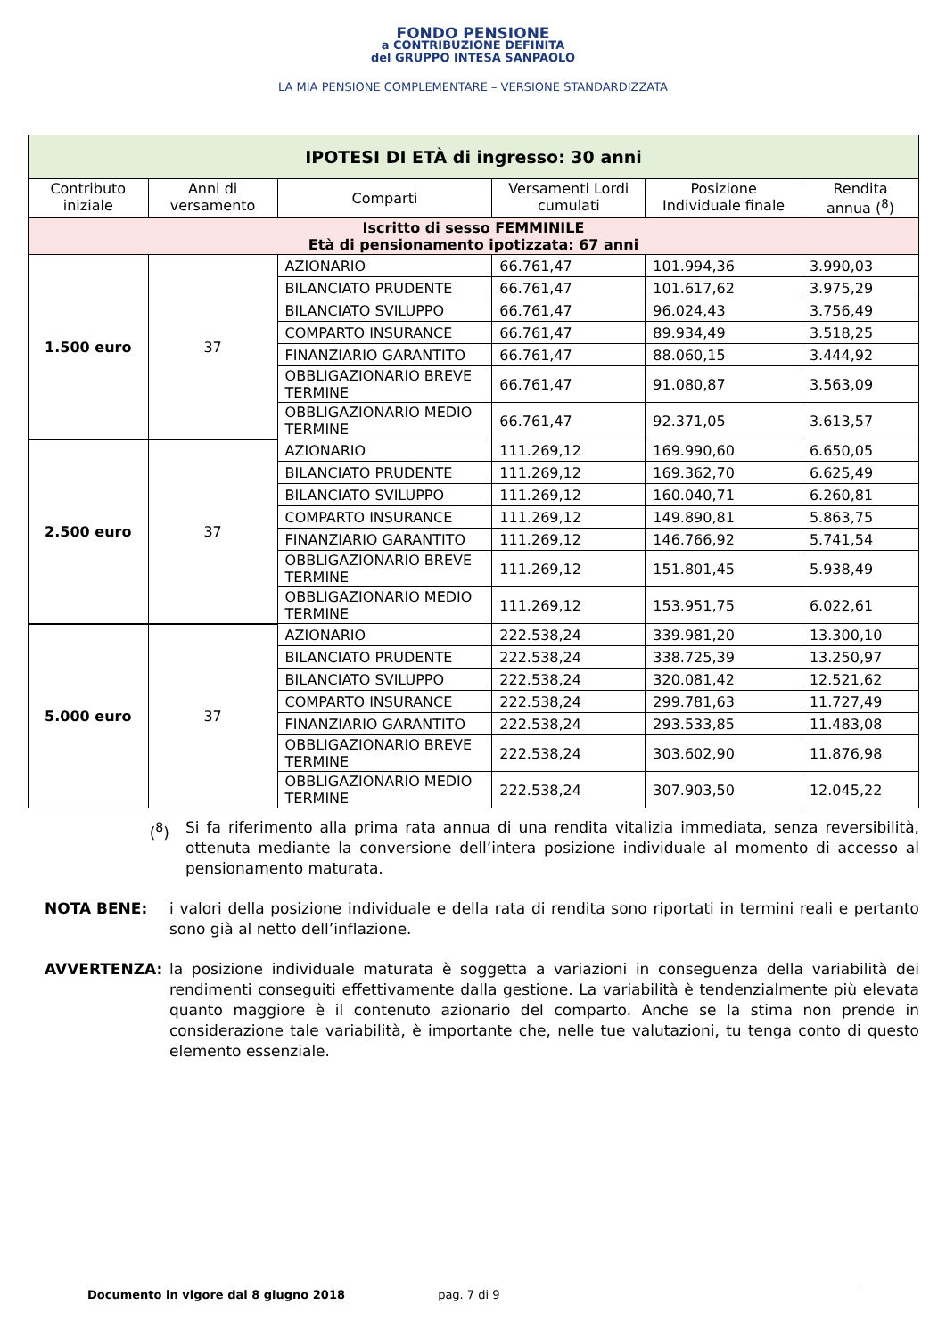FONDO PENSIONE
a CONTRIBUZIONE DEFINITA
del GRUPPO INTESA SANPAOLO
LA MIA PENSIONE COMPLEMENTARE – VERSIONE STANDARDIZZATA
| IPOTESI DI ETÀ di ingresso: 30 anni | | | | | |
| --- | --- | --- | --- | --- | --- |
| Contributo iniziale | Anni di versamento | Comparti | Versamenti Lordi cumulati | Posizione Individuale finale | Rendita annua (<sup>8</sup>) |
| Iscritto di sesso FEMMINILE Età di pensionamento ipotizzata: 67 anni | | | | | |
| 1.500 euro | 37 | AZIONARIO | 66.761,47 | 101.994,36 | 3.990,03 |
| | | BILANCIATO PRUDENTE | 66.761,47 | 101.617,62 | 3.975,29 |
| | | BILANCIATO SVILUPPO | 66.761,47 | 96.024,43 | 3.756,49 |
| | | COMPARTO INSURANCE | 66.761,47 | 89.934,49 | 3.518,25 |
| | | FINANZIARIO GARANTITO | 66.761,47 | 88.060,15 | 3.444,92 |
| | | OBBLIGAZIONARIO BREVE TERMINE | 66.761,47 | 91.080,87 | 3.563,09 |
| | | OBBLIGAZIONARIO MEDIO TERMINE | 66.761,47 | 92.371,05 | 3.613,57 |
| 2.500 euro | 37 | AZIONARIO | 111.269,12 | 169.990,60 | 6.650,05 |
| | | BILANCIATO PRUDENTE | 111.269,12 | 169.362,70 | 6.625,49 |
| | | BILANCIATO SVILUPPO | 111.269,12 | 160.040,71 | 6.260,81 |
| | | COMPARTO INSURANCE | 111.269,12 | 149.890,81 | 5.863,75 |
| | | FINANZIARIO GARANTITO | 111.269,12 | 146.766,92 | 5.741,54 |
| | | OBBLIGAZIONARIO BREVE TERMINE | 111.269,12 | 151.801,45 | 5.938,49 |
| | | OBBLIGAZIONARIO MEDIO TERMINE | 111.269,12 | 153.951,75 | 6.022,61 |
| 5.000 euro | 37 | AZIONARIO | 222.538,24 | 339.981,20 | 13.300,10 |
| | | BILANCIATO PRUDENTE | 222.538,24 | 338.725,39 | 13.250,97 |
| | | BILANCIATO SVILUPPO | 222.538,24 | 320.081,42 | 12.521,62 |
| | | COMPARTO INSURANCE | 222.538,24 | 299.781,63 | 11.727,49 |
| | | FINANZIARIO GARANTITO | 222.538,24 | 293.533,85 | 11.483,08 |
| | | OBBLIGAZIONARIO BREVE TERMINE | 222.538,24 | 303.602,90 | 11.876,98 |
| | | OBBLIGAZIONARIO MEDIO TERMINE | 222.538,24 | 307.903,50 | 12.045,22 |
(<sup>8</sup>) Si fa riferimento alla prima rata annua di una rendita vitalizia immediata, senza reversibilità, ottenuta mediante la conversione dell’intera posizione individuale al momento di accesso al pensionamento maturata.
NOTA BENE: i valori della posizione individuale e della rata di rendita sono riportati in termini reali e pertanto sono già al netto dell’inflazione.
AVVERTENZA: la posizione individuale maturata è soggetta a variazioni in conseguenza della variabilità dei rendimenti conseguiti effettivamente dalla gestione. La variabilità è tendenzialmente più elevata quanto maggiore è il contenuto azionario del comparto. Anche se la stima non prende in considerazione tale variabilità, è importante che, nelle tue valutazioni, tu tenga conto di questo elemento essenziale.
Documento in vigore dal 8 giugno 2018 pag. 7 di 9